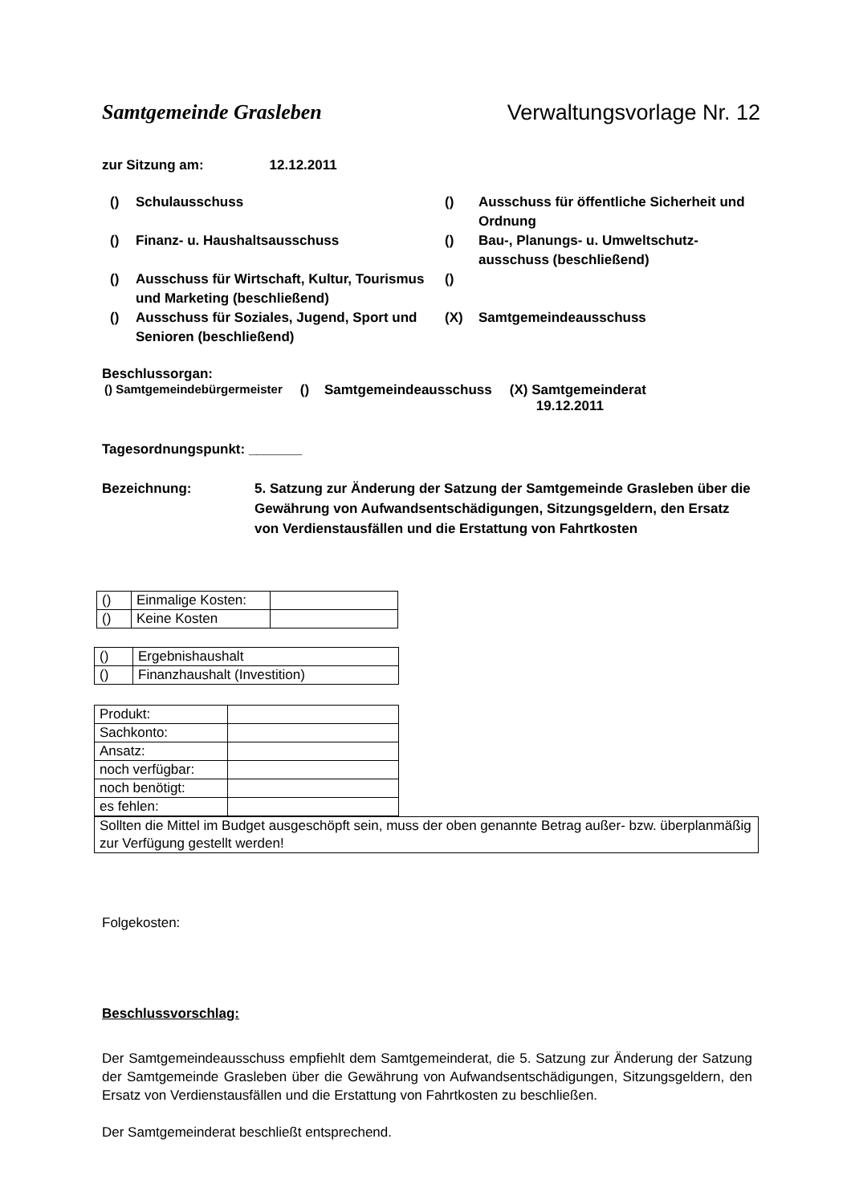Samtgemeinde Grasleben Verwaltungsvorlage Nr. 12
zur Sitzung am: 12.12.2011
() Schulausschuss () Ausschuss für öffentliche Sicherheit und Ordnung () Finanz- u. Haushaltsausschuss () Bau-, Planungs- u. Umweltschutz-ausschuss (beschließend) () Ausschuss für Wirtschaft, Kultur, Tourismus und Marketing (beschließend) () () Ausschuss für Soziales, Jugend, Sport und Senioren (beschließend) (X) Samtgemeindeausschuss
Beschlussorgan:
() Samtgemeindebürgermeister () Samtgemeindeausschuss (X) Samtgemeinderat
19.12.2011
Tagesordnungspunkt: _______
Bezeichnung: 5. Satzung zur Änderung der Satzung der Samtgemeinde Grasleben über die Gewährung von Aufwandsentschädigungen, Sitzungsgeldern, den Ersatz von Verdienstausfällen und die Erstattung von Fahrtkosten
| () | Einmalige Kosten: | |
| () | Keine Kosten | |
| () | Ergebnishaushalt |
| () | Finanzhaushalt (Investition) |
| Produkt: | |
| Sachkonto: | |
| Ansatz: | |
| noch verfügbar: | |
| noch benötigt: | |
| es fehlen: | |
| Sollten die Mittel im Budget ausgeschöpft sein, muss der oben genannte Betrag außer- bzw. überplanmäßig zur Verfügung gestellt werden! |
Folgekosten:
Beschlussvorschlag:
Der Samtgemeindeausschuss empfiehlt dem Samtgemeinderat, die 5. Satzung zur Änderung der Satzung der Samtgemeinde Grasleben über die Gewährung von Aufwandsentschädigungen, Sitzungsgeldern, den Ersatz von Verdienstausfällen und die Erstattung von Fahrtkosten zu beschließen.
Der Samtgemeinderat beschließt entsprechend.